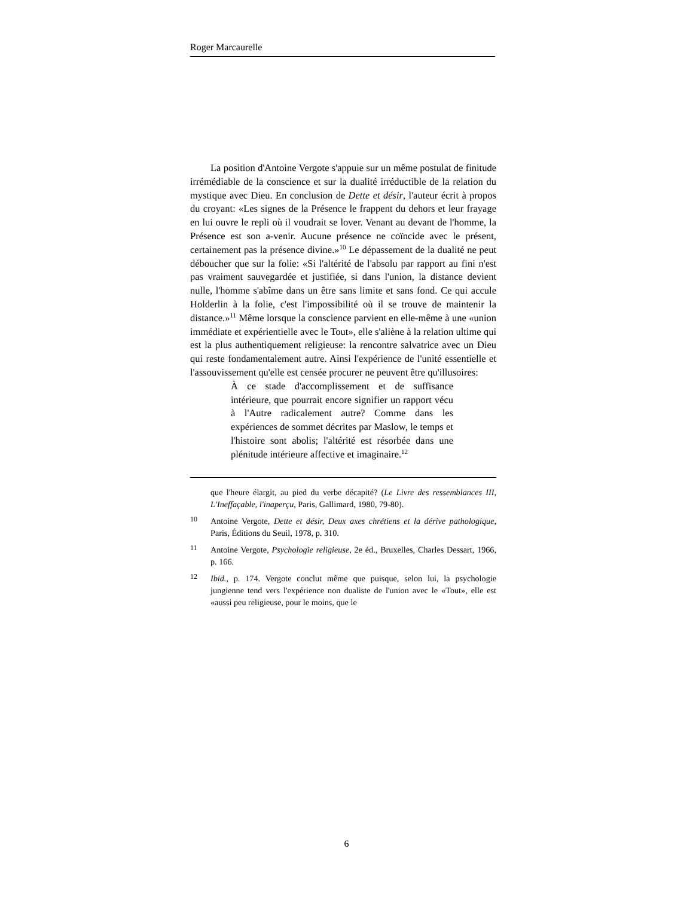Roger Marcaurelle
La position d'Antoine Vergote s'appuie sur un même postulat de finitude irrémédiable de la conscience et sur la dualité irréductible de la relation du mystique avec Dieu. En conclusion de Dette et désir, l'auteur écrit à propos du croyant: «Les signes de la Présence le frappent du dehors et leur frayage en lui ouvre le repli où il voudrait se lover. Venant au devant de l'homme, la Présence est son a-venir. Aucune présence ne coïncide avec le présent, certainement pas la présence divine.»<sup>10</sup> Le dépassement de la dualité ne peut déboucher que sur la folie: «Si l'altérité de l'absolu par rapport au fini n'est pas vraiment sauvegardée et justifiée, si dans l'union, la distance devient nulle, l'homme s'abîme dans un être sans limite et sans fond. Ce qui accule Holderlin à la folie, c'est l'impossibilité où il se trouve de maintenir la distance.»<sup>11</sup> Même lorsque la conscience parvient en elle-même à une «union immédiate et expérientielle avec le Tout», elle s'aliène à la relation ultime qui est la plus authentiquement religieuse: la rencontre salvatrice avec un Dieu qui reste fondamentalement autre. Ainsi l'expérience de l'unité essentielle et l'assouvissement qu'elle est censée procurer ne peuvent être qu'illusoires:
À ce stade d'accomplissement et de suffisance intérieure, que pourrait encore signifier un rapport vécu à l'Autre radicalement autre? Comme dans les expériences de sommet décrites par Maslow, le temps et l'histoire sont abolis; l'altérité est résorbée dans une plénitude intérieure affective et imaginaire.<sup>12</sup>
que l'heure élargit, au pied du verbe décapité? (Le Livre des ressemblances III, L'Ineffaçable, l'inaperçu, Paris, Gallimard, 1980, 79-80).
10 Antoine Vergote, Dette et désir, Deux axes chrétiens et la dérive pathologique, Paris, Éditions du Seuil, 1978, p. 310.
11 Antoine Vergote, Psychologie religieuse, 2e éd., Bruxelles, Charles Dessart, 1966, p. 166.
12 Ibid., p. 174. Vergote conclut même que puisque, selon lui, la psychologie jungienne tend vers l'expérience non dualiste de l'union avec le «Tout», elle est «aussi peu religieuse, pour le moins, que le
6